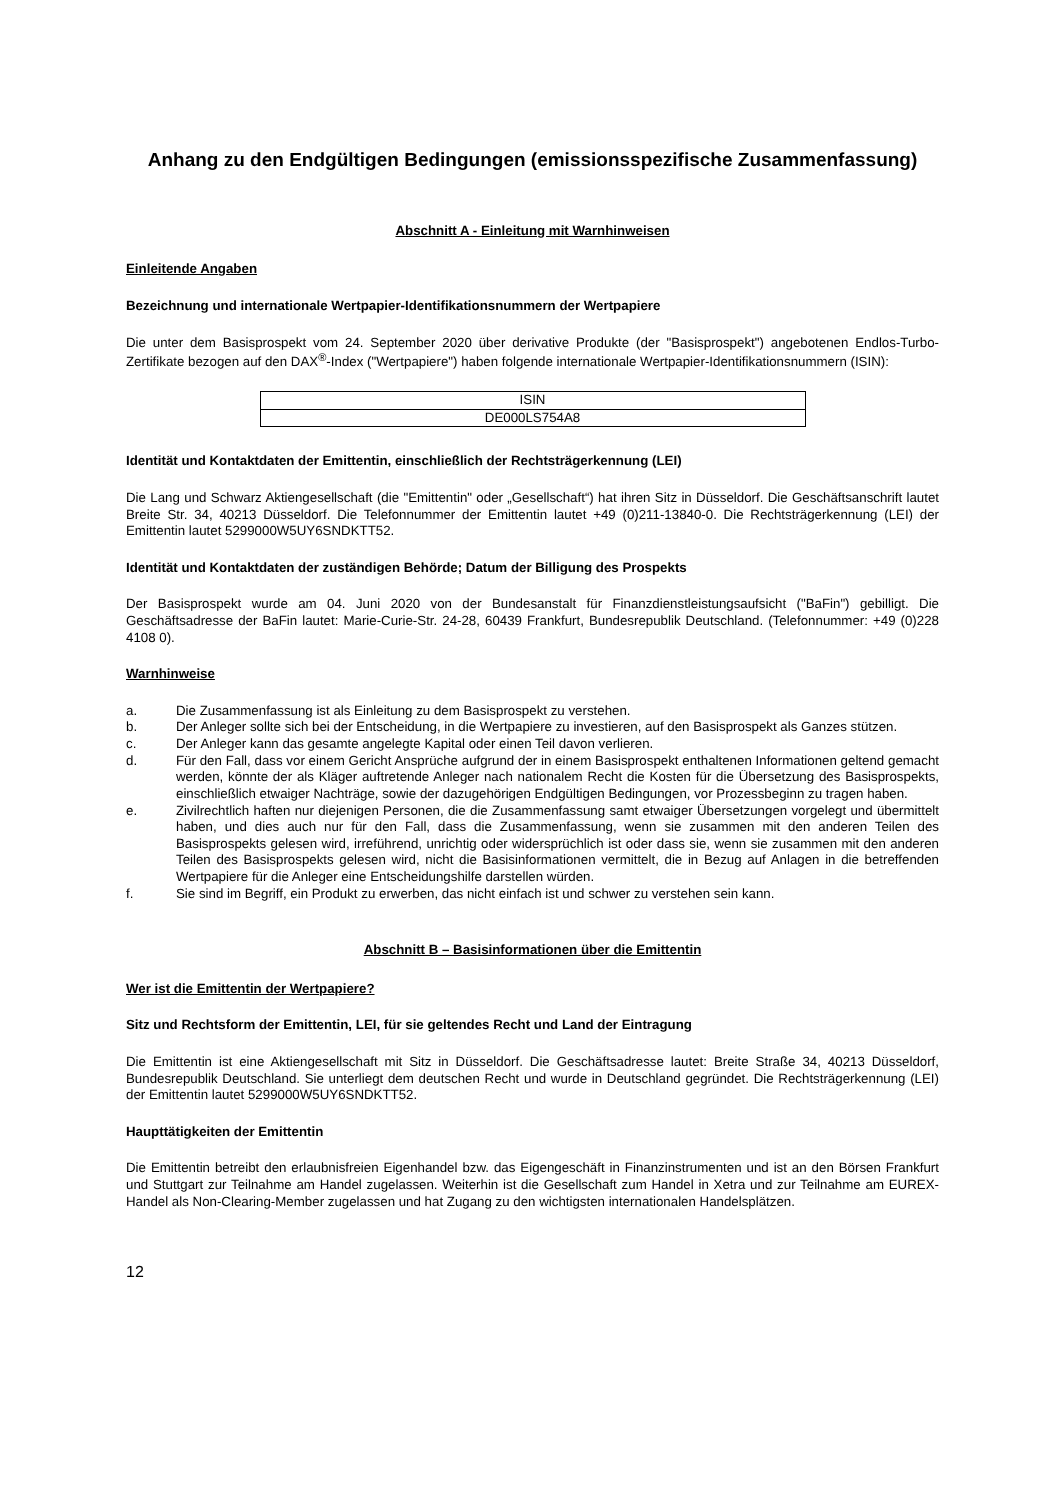Anhang zu den Endgültigen Bedingungen (emissionsspezifische Zusammenfassung)
Abschnitt A - Einleitung mit Warnhinweisen
Einleitende Angaben
Bezeichnung und internationale Wertpapier-Identifikationsnummern der Wertpapiere
Die unter dem Basisprospekt vom 24. September 2020 über derivative Produkte (der "Basisprospekt") angebotenen Endlos-Turbo-Zertifikate bezogen auf den DAX<sup>®</sup>-Index ("Wertpapiere") haben folgende internationale Wertpapier-Identifikationsnummern (ISIN):
| ISIN |
| DE000LS754A8 |
Identität und Kontaktdaten der Emittentin, einschließlich der Rechtsträgerkennung (LEI)
Die Lang und Schwarz Aktiengesellschaft (die "Emittentin" oder „Gesellschaft“) hat ihren Sitz in Düsseldorf. Die Geschäftsanschrift lautet Breite Str. 34, 40213 Düsseldorf. Die Telefonnummer der Emittentin lautet +49 (0)211-13840-0. Die Rechtsträgerkennung (LEI) der Emittentin lautet 5299000W5UY6SNDKTT52.
Identität und Kontaktdaten der zuständigen Behörde; Datum der Billigung des Prospekts
Der Basisprospekt wurde am 04. Juni 2020 von der Bundesanstalt für Finanzdienstleistungsaufsicht ("BaFin") gebilligt. Die Geschäftsadresse der BaFin lautet: Marie-Curie-Str. 24-28, 60439 Frankfurt, Bundesrepublik Deutschland. (Telefonnummer: +49 (0)228 4108 0).
Warnhinweise
a. Die Zusammenfassung ist als Einleitung zu dem Basisprospekt zu verstehen.
b. Der Anleger sollte sich bei der Entscheidung, in die Wertpapiere zu investieren, auf den Basisprospekt als Ganzes stützen.
c. Der Anleger kann das gesamte angelegte Kapital oder einen Teil davon verlieren.
d. Für den Fall, dass vor einem Gericht Ansprüche aufgrund der in einem Basisprospekt enthaltenen Informationen geltend gemacht werden, könnte der als Kläger auftretende Anleger nach nationalem Recht die Kosten für die Übersetzung des Basisprospekts, einschließlich etwaiger Nachträge, sowie der dazugehörigen Endgültigen Bedingungen, vor Prozessbeginn zu tragen haben.
e. Zivilrechtlich haften nur diejenigen Personen, die die Zusammenfassung samt etwaiger Übersetzungen vorgelegt und übermittelt haben, und dies auch nur für den Fall, dass die Zusammenfassung, wenn sie zusammen mit den anderen Teilen des Basisprospekts gelesen wird, irreführend, unrichtig oder widersprüchlich ist oder dass sie, wenn sie zusammen mit den anderen Teilen des Basisprospekts gelesen wird, nicht die Basisinformationen vermittelt, die in Bezug auf Anlagen in die betreffenden Wertpapiere für die Anleger eine Entscheidungshilfe darstellen würden.
f. Sie sind im Begriff, ein Produkt zu erwerben, das nicht einfach ist und schwer zu verstehen sein kann.
Abschnitt B – Basisinformationen über die Emittentin
Wer ist die Emittentin der Wertpapiere?
Sitz und Rechtsform der Emittentin, LEI, für sie geltendes Recht und Land der Eintragung
Die Emittentin ist eine Aktiengesellschaft mit Sitz in Düsseldorf. Die Geschäftsadresse lautet: Breite Straße 34, 40213 Düsseldorf, Bundesrepublik Deutschland. Sie unterliegt dem deutschen Recht und wurde in Deutschland gegründet. Die Rechtsträgerkennung (LEI) der Emittentin lautet 5299000W5UY6SNDKTT52.
Haupttätigkeiten der Emittentin
Die Emittentin betreibt den erlaubnisfreien Eigenhandel bzw. das Eigengeschäft in Finanzinstrumenten und ist an den Börsen Frankfurt und Stuttgart zur Teilnahme am Handel zugelassen. Weiterhin ist die Gesellschaft zum Handel in Xetra und zur Teilnahme am EUREX-Handel als Non-Clearing-Member zugelassen und hat Zugang zu den wichtigsten internationalen Handelsplätzen.
12